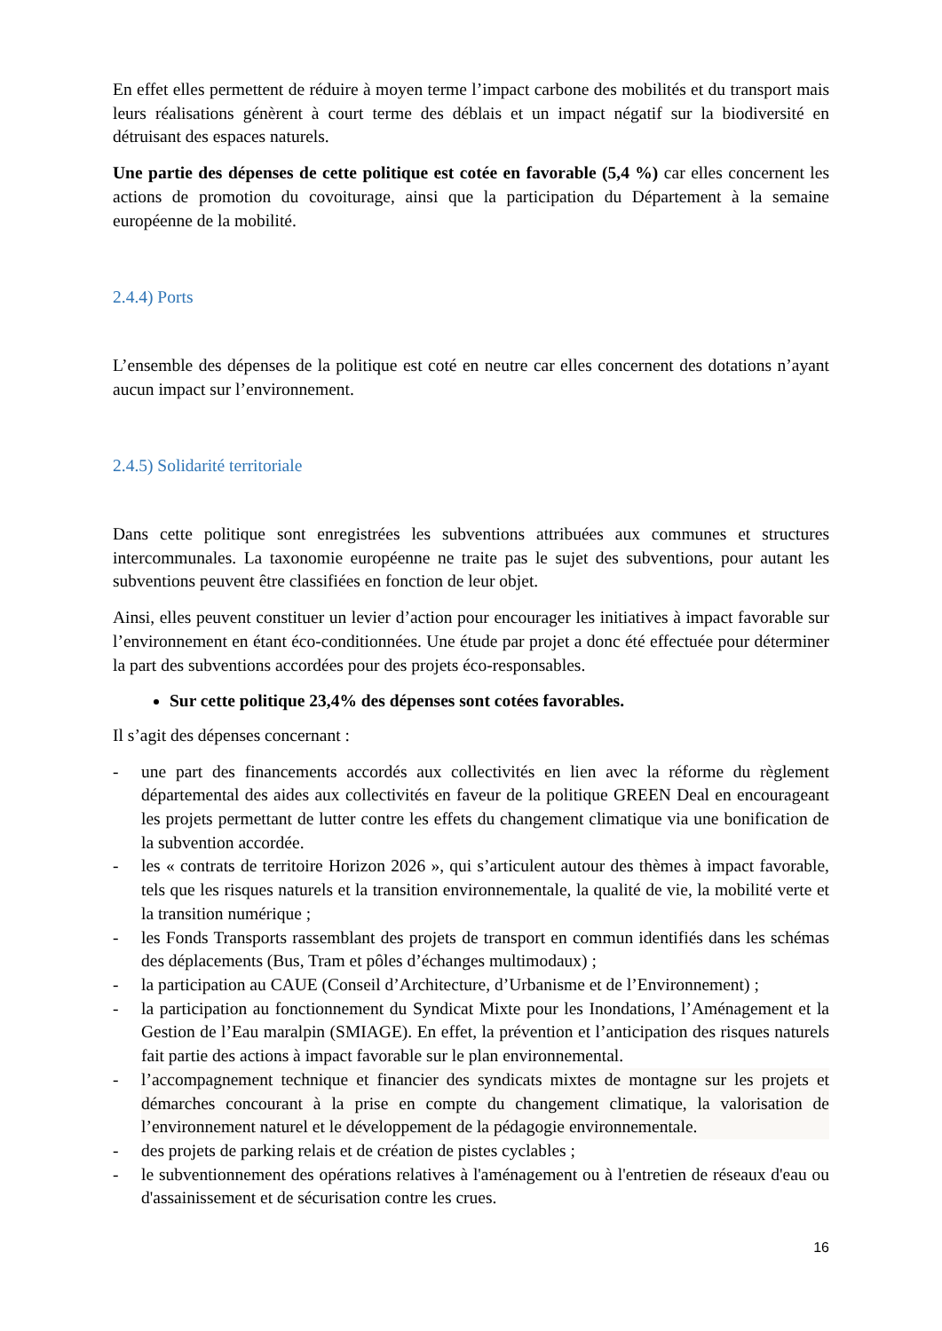En effet elles permettent de réduire à moyen terme l’impact carbone des mobilités et du transport mais leurs réalisations génèrent à court terme des déblais et un impact négatif sur la biodiversité en détruisant des espaces naturels.
Une partie des dépenses de cette politique est cotée en favorable (5,4 %) car elles concernent les actions de promotion du covoiturage, ainsi que la participation du Département à la semaine européenne de la mobilité.
2.4.4) Ports
L’ensemble des dépenses de la politique est coté en neutre car elles concernent des dotations n’ayant aucun impact sur l’environnement.
2.4.5) Solidarité territoriale
Dans cette politique sont enregistrées les subventions attribuées aux communes et structures intercommunales. La taxonomie européenne ne traite pas le sujet des subventions, pour autant les subventions peuvent être classifiées en fonction de leur objet.
Ainsi, elles peuvent constituer un levier d’action pour encourager les initiatives à impact favorable sur l’environnement en étant éco-conditionnées. Une étude par projet a donc été effectuée pour déterminer la part des subventions accordées pour des projets éco-responsables.
Sur cette politique 23,4% des dépenses sont cotées favorables.
Il s’agit des dépenses concernant :
- une part des financements accordés aux collectivités en lien avec la réforme du règlement départemental des aides aux collectivités en faveur de la politique GREEN Deal en encourageant les projets permettant de lutter contre les effets du changement climatique via une bonification de la subvention accordée.
- les « contrats de territoire Horizon 2026 », qui s’articulent autour des thèmes à impact favorable, tels que les risques naturels et la transition environnementale, la qualité de vie, la mobilité verte et la transition numérique ;
- les Fonds Transports rassemblant des projets de transport en commun identifiés dans les schémas des déplacements (Bus, Tram et pôles d’échanges multimodaux) ;
- la participation au CAUE (Conseil d’Architecture, d’Urbanisme et de l’Environnement) ;
- la participation au fonctionnement du Syndicat Mixte pour les Inondations, l’Aménagement et la Gestion de l’Eau maralpin (SMIAGE). En effet, la prévention et l’anticipation des risques naturels fait partie des actions à impact favorable sur le plan environnemental.
- l’accompagnement technique et financier des syndicats mixtes de montagne sur les projets et démarches concourant à la prise en compte du changement climatique, la valorisation de l’environnement naturel et le développement de la pédagogie environnementale.
- des projets de parking relais et de création de pistes cyclables ;
- le subventionnement des opérations relatives à l'aménagement ou à l'entretien de réseaux d'eau ou d'assainissement et de sécurisation contre les crues.
16